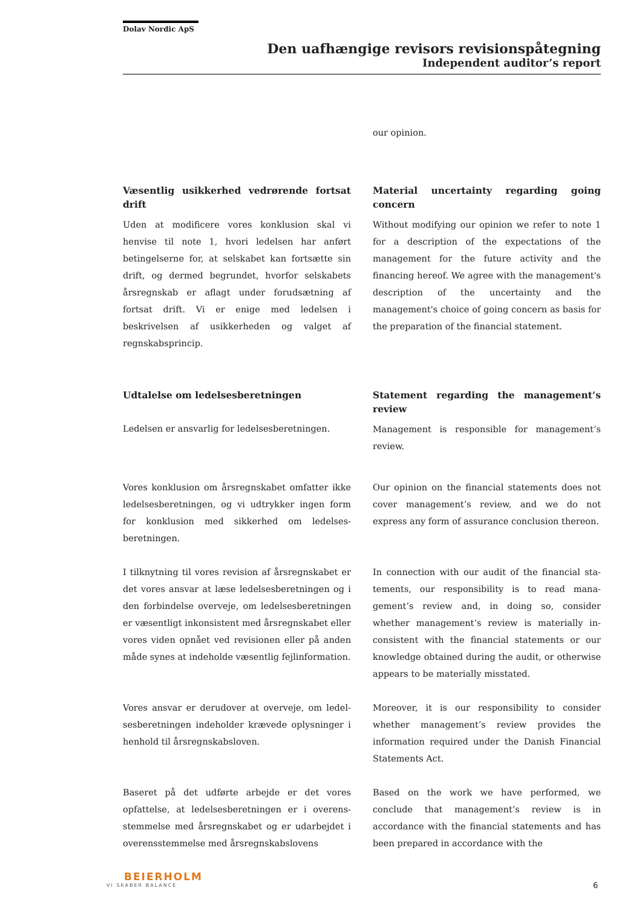Dolav Nordic ApS
Den uafhængige revisors revisionspåtegning
Independent auditor’s report
our opinion.
Væsentlig usikkerhed vedrørende fortsat drift
Uden at modificere vores konklusion skal vi henvise til note 1, hvori ledelsen har anført betingelserne for, at selskabet kan fortsætte sin drift, og dermed begrundet, hvorfor selskabets årsregnskab er aflagt under forudsætning af fortsat drift. Vi er enige med ledelsen i beskrivelsen af usikkerheden og valget af regnskabsprincip.
Material uncertainty regarding going concern
Without modifying our opinion we refer to note 1 for a description of the expectations of the management for the future activity and the financing hereof. We agree with the management's description of the uncertainty and the management's choice of going concern as basis for the preparation of the financial statement.
Udtalelse om ledelsesberetningen
Ledelsen er ansvarlig for ledelsesberetningen.
Statement regarding the management’s review
Management is responsible for management’s review.
Vores konklusion om årsregnskabet omfatter ikke ledelsesberetningen, og vi udtrykker ingen form for konklusion med sikkerhed om ledelses­beretningen.
Our opinion on the financial statements does not cover management’s review, and we do not express any form of assurance conclusion thereon.
I tilknytning til vores revision af årsregnskabet er det vores ansvar at læse ledelsesberetningen og i den forbindelse overveje, om ledelsesberetnin­gen er væsentligt inkonsistent med årsregnska­bet eller vores viden opnået ved revisionen eller på anden måde synes at indeholde væsentlig fejlinformation.
In connection with our audit of the financial sta­tements, our responsibility is to read mana­gement’s review and, in doing so, consider whether management’s review is materially in­consistent with the financial statements or our knowledge obtained during the audit, or other­wise appears to be materially misstated.
Vores ansvar er derudover at overveje, om ledel­sesberetningen indeholder krævede oplysninger i henhold til årsregnskabsloven.
Moreover, it is our responsibility to consider whether management’s review provides the information required under the Danish Financial Statements Act.
Baseret på det udførte arbejde er det vores opfattelse, at ledelsesberetningen er i overens­stemmelse med årsregnskabet og er udarbejdet i overensstemmelse med årsregnskabslovens
Based on the work we have performed, we conclude that management’s review is in accordance with the financial statements and has been prepared in accordance with the
BEIERHOLM
VI SKABER BALANCE
6